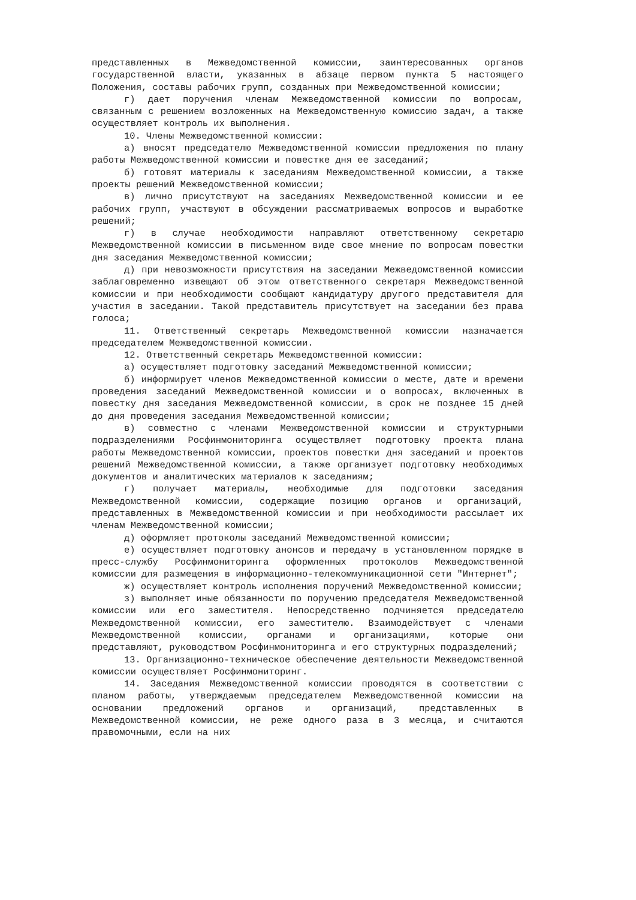представленных в Межведомственной комиссии, заинтересованных органов государственной власти, указанных в абзаце первом пункта 5 настоящего Положения, составы рабочих групп, созданных при Межведомственной комиссии;
г) дает поручения членам Межведомственной комиссии по вопросам, связанным с решением возложенных на Межведомственную комиссию задач, а также осуществляет контроль их выполнения.
10. Члены Межведомственной комиссии:
а) вносят председателю Межведомственной комиссии предложения по плану работы Межведомственной комиссии и повестке дня ее заседаний;
б) готовят материалы к заседаниям Межведомственной комиссии, а также проекты решений Межведомственной комиссии;
в) лично присутствуют на заседаниях Межведомственной комиссии и ее рабочих групп, участвуют в обсуждении рассматриваемых вопросов и выработке решений;
г) в случае необходимости направляют ответственному секретарю Межведомственной комиссии в письменном виде свое мнение по вопросам повестки дня заседания Межведомственной комиссии;
д) при невозможности присутствия на заседании Межведомственной комиссии заблаговременно извещают об этом ответственного секретаря Межведомственной комиссии и при необходимости сообщают кандидатуру другого представителя для участия в заседании. Такой представитель присутствует на заседании без права голоса;
11. Ответственный секретарь Межведомственной комиссии назначается председателем Межведомственной комиссии.
12. Ответственный секретарь Межведомственной комиссии:
а) осуществляет подготовку заседаний Межведомственной комиссии;
б) информирует членов Межведомственной комиссии о месте, дате и времени проведения заседаний Межведомственной комиссии и о вопросах, включенных в повестку дня заседания Межведомственной комиссии, в срок не позднее 15 дней до дня проведения заседания Межведомственной комиссии;
в) совместно с членами Межведомственной комиссии и структурными подразделениями Росфинмониторинга осуществляет подготовку проекта плана работы Межведомственной комиссии, проектов повестки дня заседаний и проектов решений Межведомственной комиссии, а также организует подготовку необходимых документов и аналитических материалов к заседаниям;
г) получает материалы, необходимые для подготовки заседания Межведомственной комиссии, содержащие позицию органов и организаций, представленных в Межведомственной комиссии и при необходимости рассылает их членам Межведомственной комиссии;
д) оформляет протоколы заседаний Межведомственной комиссии;
е) осуществляет подготовку анонсов и передачу в установленном порядке в пресс-службу Росфинмониторинга оформленных протоколов Межведомственной комиссии для размещения в информационно-телекоммуникационной сети "Интернет";
ж) осуществляет контроль исполнения поручений Межведомственной комиссии;
з) выполняет иные обязанности по поручению председателя Межведомственной комиссии или его заместителя. Непосредственно подчиняется председателю Межведомственной комиссии, его заместителю. Взаимодействует с членами Межведомственной комиссии, органами и организациями, которые они представляют, руководством Росфинмониторинга и его структурных подразделений;
13. Организационно-техническое обеспечение деятельности Межведомственной комиссии осуществляет Росфинмониторинг.
14. Заседания Межведомственной комиссии проводятся в соответствии с планом работы, утверждаемым председателем Межведомственной комиссии на основании предложений органов и организаций, представленных в Межведомственной комиссии, не реже одного раза в 3 месяца, и считаются правомочными, если на них